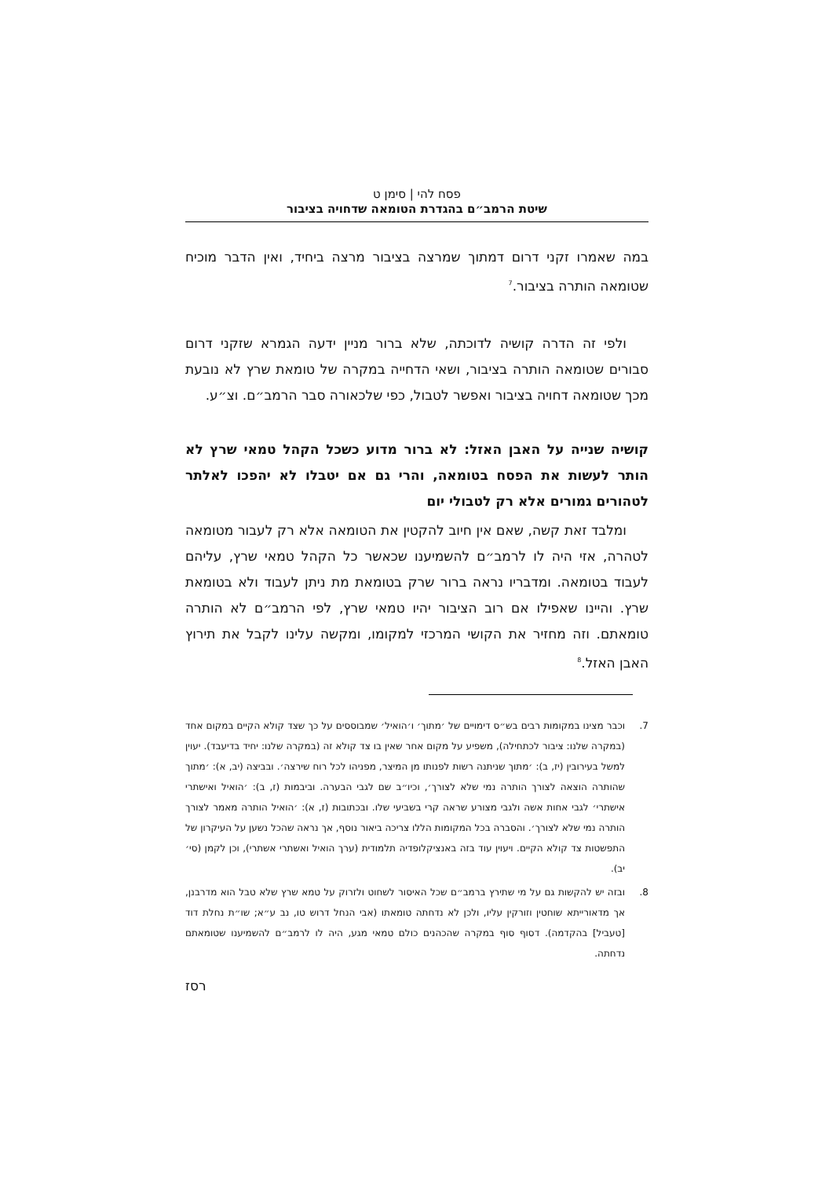פסח להי | סימן ט
שיטת הרמב״ם בהגדרת הטומאה שדחויה בציבור
במה שאמרו זקני דרום דמתוך שמרצה בציבור מרצה ביחיד, ואין הדבר מוכיח שטומאה הותרה בציבור.<sup>7</sup>
ולפי זה הדרה קושיה לדוכתה, שלא ברור מניין ידעה הגמרא שזקני דרום סבורים שטומאה הותרה בציבור, ושאי הדחייה במקרה של טומאת שרץ לא נובעת מכך שטומאה דחויה בציבור ואפשר לטבול, כפי שלכאורה סבר הרמב״ם. וצ״ע.
קושיה שנייה על האבן האזל: לא ברור מדוע כשכל הקהל טמאי שרץ לא הותר לעשות את הפסח בטומאה, והרי גם אם יטבלו לא יהפכו לאלתר לטהורים גמורים אלא רק לטבולי יום
ומלבד זאת קשה, שאם אין חיוב להקטין את הטומאה אלא רק לעבור מטומאה לטהרה, אזי היה לו לרמב״ם להשמיענו שכאשר כל הקהל טמאי שרץ, עליהם לעבוד בטומאה. ומדבריו נראה ברור שרק בטומאת מת ניתן לעבוד ולא בטומאת שרץ. והיינו שאפילו אם רוב הציבור יהיו טמאי שרץ, לפי הרמב״ם לא הותרה טומאתם. וזה מחזיר את הקושי המרכזי למקומו, ומקשה עלינו לקבל את תירוץ האבן האזל.<sup>8</sup>
7. וכבר מצינו במקומות רבים בש״ס דימויים של ׳מתוך׳ ו׳הואיל׳ שמבוססים על כך שצד קולא הקיים במקום אחד (במקרה שלנו: ציבור לכתחילה), משפיע על מקום אחר שאין בו צד קולא זה (במקרה שלנו: יחיד בדיעבד). יעוין למשל בעירובין (יז, ב): ׳מתוך שניתנה רשות לפנותו מן המיצר, מפניהו לכל רוח שירצה׳. ובביצה (יב, א): ׳מתוך שהותרה הוצאה לצורך הותרה נמי שלא לצורך׳, וכיו״ב שם לגבי הבערה. וביבמות (ז, ב): ׳הואיל ואישתרי אישתרי׳ לגבי אחות אשה ולגבי מצורע שראה קרי בשביעי שלו. ובכתובות (ז, א): ׳הואיל הותרה מאמר לצורך הותרה נמי שלא לצורך׳. והסברה בכל המקומות הללו צריכה ביאור נוסף, אך נראה שהכל נשען על העיקרון של התפשטות צד קולא הקיים. ויעוין עוד בזה באנציקלופדיה תלמודית (ערך הואיל ואשתרי אשתרי), וכן לקמן (סי׳ יב).
8. ובזה יש להקשות גם על מי שתירץ ברמב״ם שכל האיסור לשחוט ולזרוק על טמא שרץ שלא טבל הוא מדרבנן, אך מדאורייתא שוחטין וזורקין עליו, ולכן לא נדחתה טומאתו (אבי הנחל דרוש טו, נב ע״א; שו״ת נחלת דוד [טעביל] בהקדמה). דסוף סוף במקרה שהכהנים כולם טמאי מגע, היה לו לרמב״ם להשמיענו שטומאתם נדחתה.
רסז